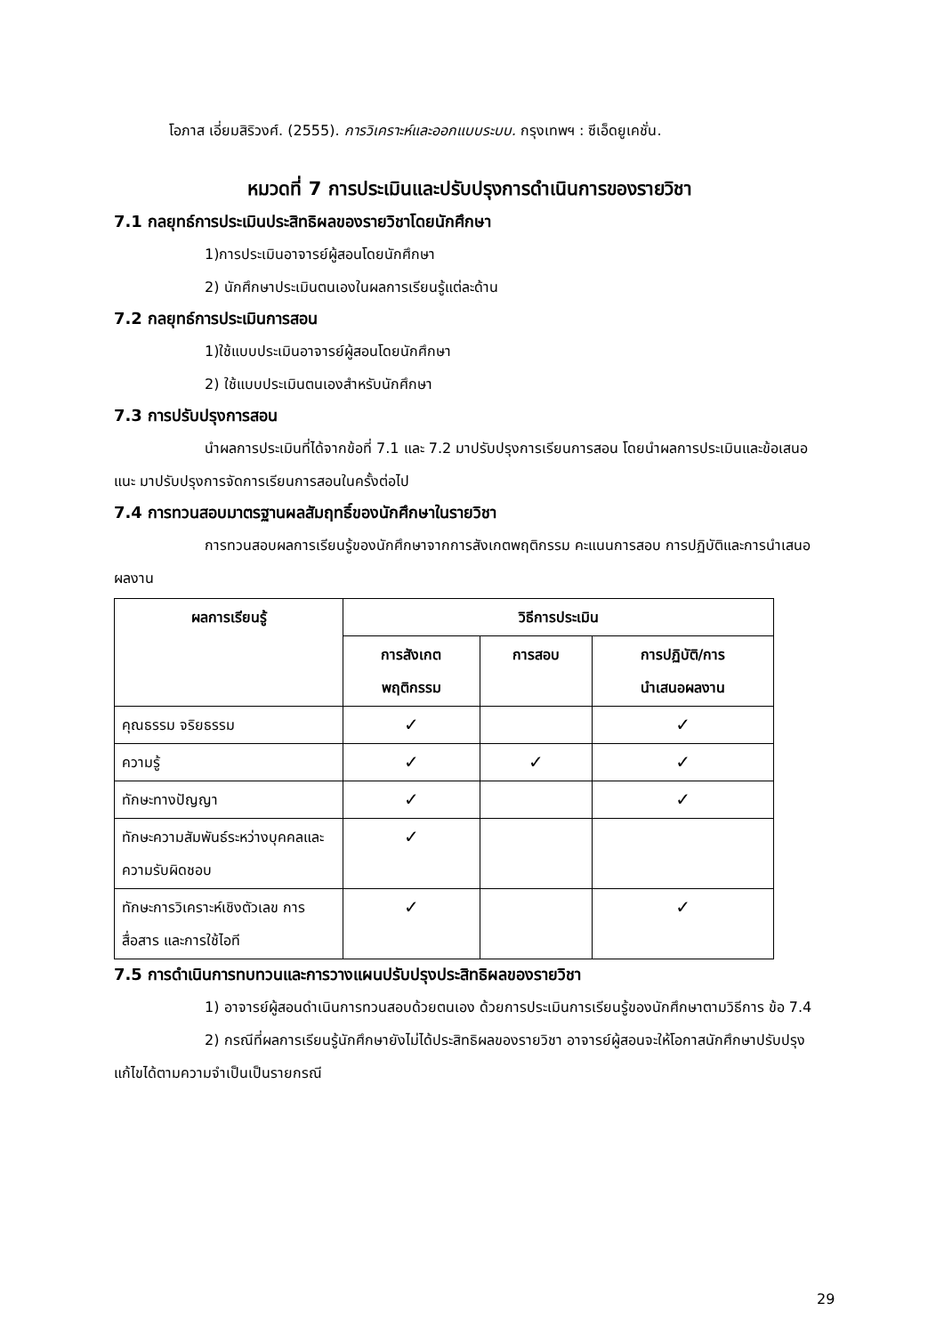โอภาส เอี่ยมสิริวงศ์. (2555). การวิเคราะห์และออกแบบระบบ. กรุงเทพฯ : ซีเอ็ดยูเคชั่น.
หมวดที่ 7 การประเมินและปรับปรุงการดำเนินการของรายวิชา
7.1 กลยุทธ์การประเมินประสิทธิผลของรายวิชาโดยนักศึกษา
1)การประเมินอาจารย์ผู้สอนโดยนักศึกษา
2) นักศึกษาประเมินตนเองในผลการเรียนรู้แต่ละด้าน
7.2 กลยุทธ์การประเมินการสอน
1)ใช้แบบประเมินอาจารย์ผู้สอนโดยนักศึกษา
2) ใช้แบบประเมินตนเองสำหรับนักศึกษา
7.3 การปรับปรุงการสอน
นำผลการประเมินที่ได้จากข้อที่ 7.1 และ 7.2 มาปรับปรุงการเรียนการสอน โดยนำผลการประเมินและข้อเสนอแนะ มาปรับปรุงการจัดการเรียนการสอนในครั้งต่อไป
7.4 การทวนสอบมาตรฐานผลสัมฤทธิ์ของนักศึกษาในรายวิชา
การทวนสอบผลการเรียนรู้ของนักศึกษาจากการสังเกตพฤติกรรม คะแนนการสอบ การปฏิบัติและการนำเสนอผลงาน
| ผลการเรียนรู้ | วิธีการประเมิน | | |
| --- | --- | --- | --- |
| | การสังเกต พฤติกรรม | การสอบ | การปฏิบัติ/การ นำเสนอผลงาน |
| คุณธรรม จริยธรรม | ✓ | | ✓ |
| ความรู้ | ✓ | ✓ | ✓ |
| ทักษะทางปัญญา | ✓ | | ✓ |
| ทักษะความสัมพันธ์ระหว่างบุคคลและความรับผิดชอบ | ✓ | | |
| ทักษะการวิเคราะห์เชิงตัวเลข การสื่อสาร และการใช้ไอที | ✓ | | ✓ |
7.5 การดำเนินการทบทวนและการวางแผนปรับปรุงประสิทธิผลของรายวิชา
1) อาจารย์ผู้สอนดำเนินการทวนสอบด้วยตนเอง ด้วยการประเมินการเรียนรู้ของนักศึกษาตามวิธีการ ข้อ 7.4
2) กรณีที่ผลการเรียนรู้นักศึกษายังไม่ได้ประสิทธิผลของรายวิชา อาจารย์ผู้สอนจะให้โอกาสนักศึกษาปรับปรุงแก้ไขได้ตามความจำเป็นเป็นรายกรณี
29